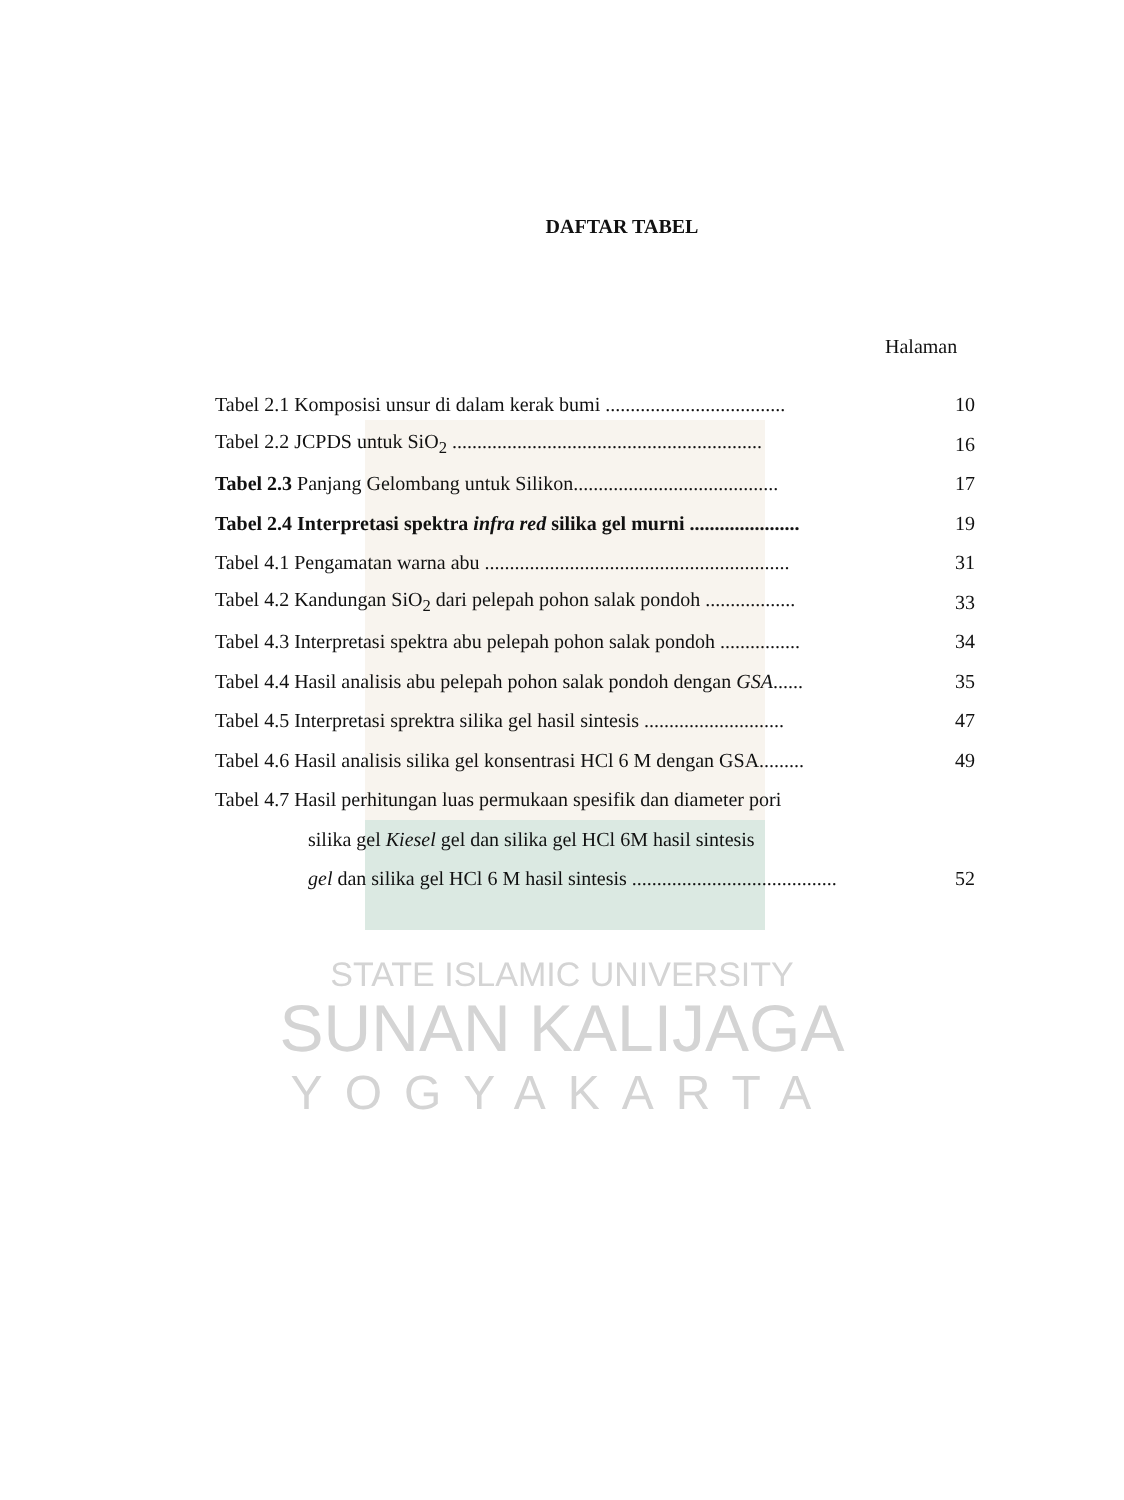DAFTAR TABEL
Halaman
Tabel 2.1 Komposisi unsur di dalam kerak bumi .................................... 10
Tabel 2.2 JCPDS untuk SiO<sub>2</sub> .............................................................. 16
Tabel 2.3 Panjang Gelombang untuk Silikon......................................... 17
Tabel 2.4 Interpretasi spektra infra red silika gel murni ...................... 19
Tabel 4.1 Pengamatan warna abu ............................................................. 31
Tabel 4.2 Kandungan SiO<sub>2</sub> dari pelepah pohon salak pondoh .................. 33
Tabel 4.3 Interpretasi spektra abu pelepah pohon salak pondoh ................ 34
Tabel 4.4 Hasil analisis abu pelepah pohon salak pondoh dengan GSA...... 35
Tabel 4.5 Interpretasi sprektra silika gel hasil sintesis ............................ 47
Tabel 4.6 Hasil analisis silika gel konsentrasi HCl 6 M dengan GSA......... 49
Tabel 4.7 Hasil perhitungan luas permukaan spesifik dan diameter pori
silika gel Kiesel gel dan silika gel HCl 6M hasil sintesis
gel dan silika gel HCl 6 M hasil sintesis ......................................... 52
STATE ISLAMIC UNIVERSITY
SUNAN KALIJAGA
YOGYAKARTA